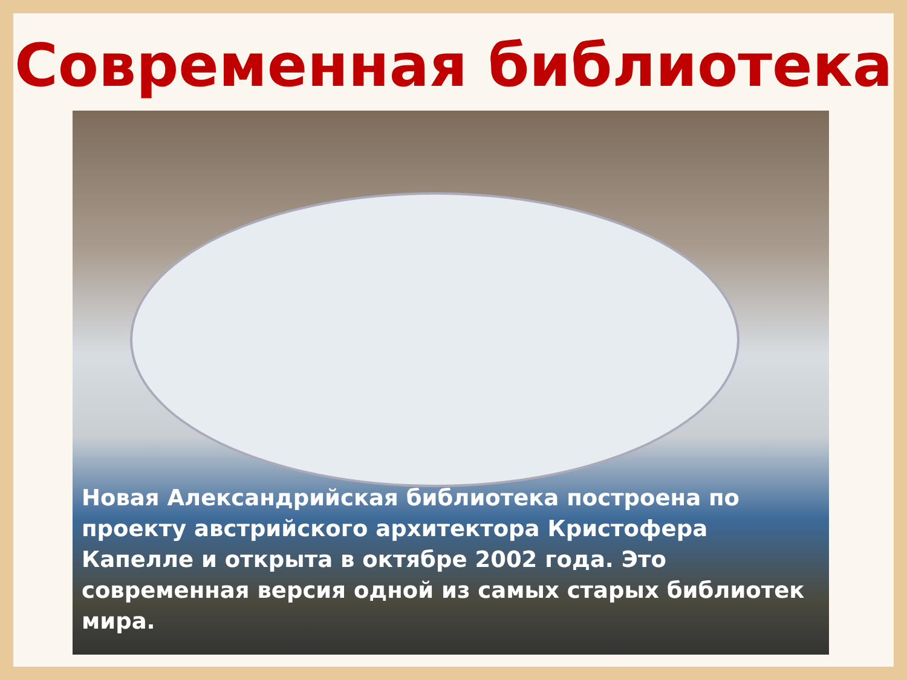Современная библиотека
Новая Александрийская библиотека построена по проекту австрийского архитектора Кристофера Капелле и открыта в октябре 2002 года. Это современная версия одной из самых старых библиотек мира.